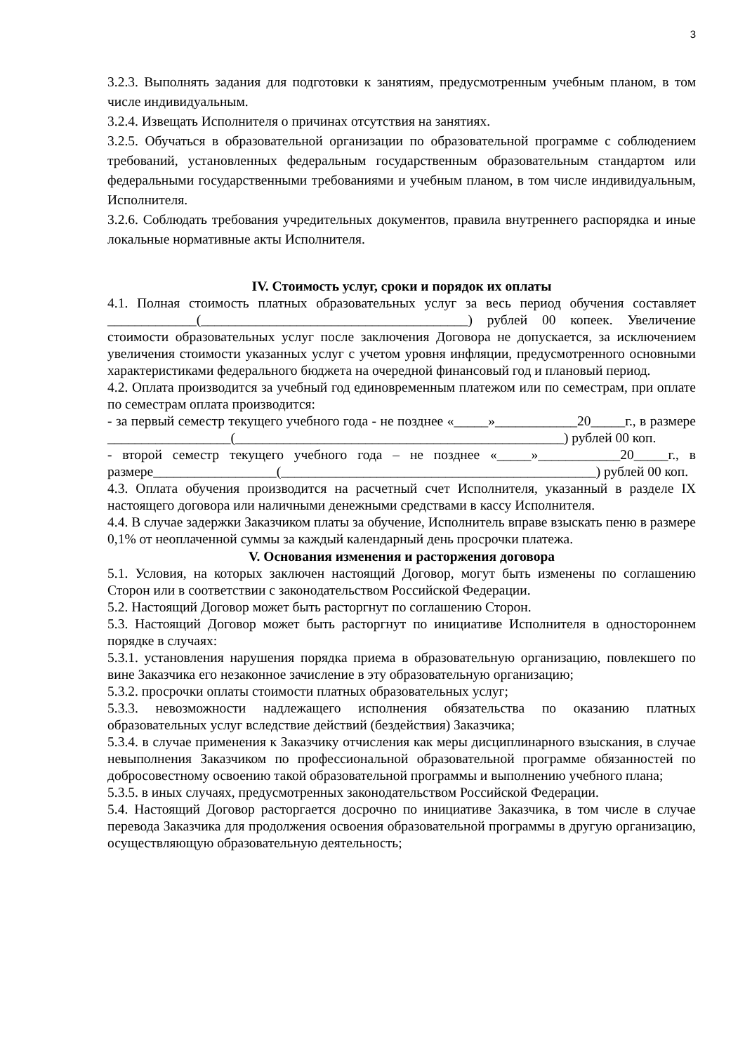3
3.2.3. Выполнять задания для подготовки к занятиям, предусмотренным учебным планом, в том числе индивидуальным.
3.2.4. Извещать Исполнителя о причинах отсутствия на занятиях.
3.2.5. Обучаться в образовательной организации по образовательной программе с соблюдением требований, установленных федеральным государственным образовательным стандартом или федеральными государственными требованиями и учебным планом, в том числе индивидуальным, Исполнителя.
3.2.6. Соблюдать требования учредительных документов, правила внутреннего распорядка и иные локальные нормативные акты Исполнителя.
IV. Стоимость услуг, сроки и порядок их оплаты
4.1. Полная стоимость платных образовательных услуг за весь период обучения составляет _____________(_______________________________________) рублей 00 копеек. Увеличение стоимости образовательных услуг после заключения Договора не допускается, за исключением увеличения стоимости указанных услуг с учетом уровня инфляции, предусмотренного основными характеристиками федерального бюджета на очередной финансовый год и плановый период.
4.2. Оплата производится за учебный год единовременным платежом или по семестрам, при оплате по семестрам оплата производится:
- за первый семестр текущего учебного года - не позднее «_____»____________20_____г., в размере __________________(________________________________________________) рублей 00 коп.
- второй семестр текущего учебного года – не позднее «_____»____________20_____г., в размере__________________(______________________________________________) рублей 00 коп.
4.3. Оплата обучения производится на расчетный счет Исполнителя, указанный в разделе IX настоящего договора или наличными денежными средствами в кассу Исполнителя.
4.4. В случае задержки Заказчиком платы за обучение, Исполнитель вправе взыскать пеню в размере 0,1% от неоплаченной суммы за каждый календарный день просрочки платежа.
V. Основания изменения и расторжения договора
5.1. Условия, на которых заключен настоящий Договор, могут быть изменены по соглашению Сторон или в соответствии с законодательством Российской Федерации.
5.2. Настоящий Договор может быть расторгнут по соглашению Сторон.
5.3. Настоящий Договор может быть расторгнут по инициативе Исполнителя в одностороннем порядке в случаях:
5.3.1. установления нарушения порядка приема в образовательную организацию, повлекшего по вине Заказчика его незаконное зачисление в эту образовательную организацию;
5.3.2. просрочки оплаты стоимости платных образовательных услуг;
5.3.3. невозможности надлежащего исполнения обязательства по оказанию платных образовательных услуг вследствие действий (бездействия) Заказчика;
5.3.4. в случае применения к Заказчику отчисления как меры дисциплинарного взыскания, в случае невыполнения Заказчиком по профессиональной образовательной программе обязанностей по добросовестному освоению такой образовательной программы и выполнению учебного плана;
5.3.5. в иных случаях, предусмотренных законодательством Российской Федерации.
5.4. Настоящий Договор расторгается досрочно по инициативе Заказчика, в том числе в случае перевода Заказчика для продолжения освоения образовательной программы в другую организацию, осуществляющую образовательную деятельность;